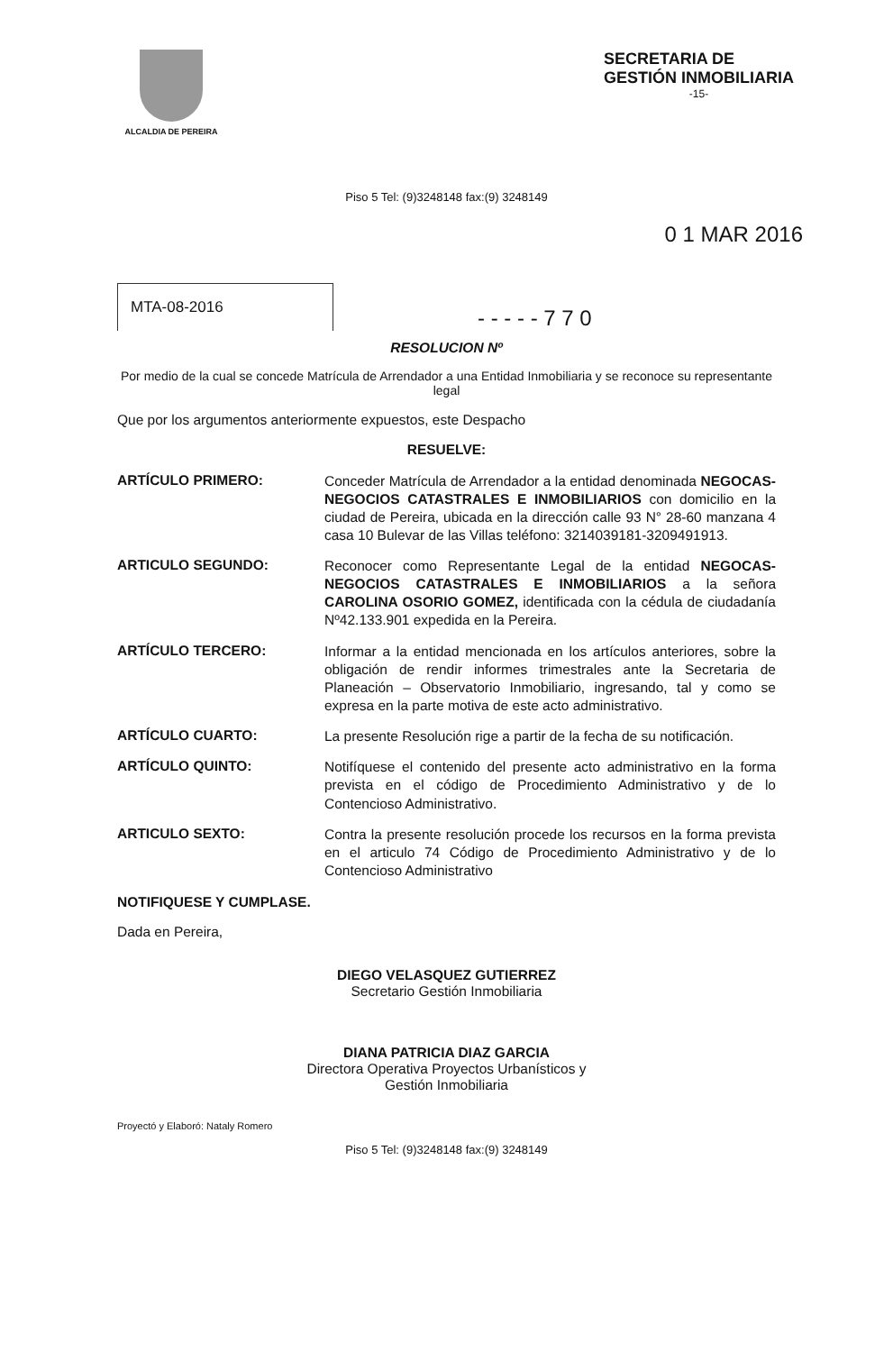ALCALDIA DE PEREIRA
SECRETARIA DE
GESTIÓN INMOBILIARIA
-15-
Piso 5 Tel: (9)3248148 fax:(9) 3248149
0 1 MAR 2016
MTA-08-2016
- - - - - 7 7 0
RESOLUCION Nº
Por medio de la cual se concede Matrícula de Arrendador a una Entidad Inmobiliaria y se reconoce su representante legal
Que por los argumentos anteriormente expuestos, este Despacho
RESUELVE:
ARTÍCULO PRIMERO:
Conceder Matrícula de Arrendador a la entidad denominada NEGOCAS-NEGOCIOS CATASTRALES E INMOBILIARIOS con domicilio en la ciudad de Pereira, ubicada en la dirección calle 93 N° 28-60 manzana 4 casa 10 Bulevar de las Villas teléfono: 3214039181-3209491913.
ARTICULO SEGUNDO:
Reconocer como Representante Legal de la entidad NEGOCAS-NEGOCIOS CATASTRALES E INMOBILIARIOS a la señora CAROLINA OSORIO GOMEZ, identificada con la cédula de ciudadanía Nº42.133.901 expedida en la Pereira.
ARTÍCULO TERCERO:
Informar a la entidad mencionada en los artículos anteriores, sobre la obligación de rendir informes trimestrales ante la Secretaria de Planeación – Observatorio Inmobiliario, ingresando, tal y como se expresa en la parte motiva de este acto administrativo.
ARTÍCULO CUARTO:
La presente Resolución rige a partir de la fecha de su notificación.
ARTÍCULO QUINTO:
Notifíquese el contenido del presente acto administrativo en la forma prevista en el código de Procedimiento Administrativo y de lo Contencioso Administrativo.
ARTICULO SEXTO:
Contra la presente resolución procede los recursos en la forma prevista en el articulo 74 Código de Procedimiento Administrativo y de lo Contencioso Administrativo
NOTIFIQUESE Y CUMPLASE.
Dada en Pereira,
DIEGO VELASQUEZ GUTIERREZ
Secretario Gestión Inmobiliaria
DIANA PATRICIA DIAZ GARCIA
Directora Operativa Proyectos Urbanísticos y
Gestión Inmobiliaria
Proyectó y Elaboró: Nataly Romero
Piso 5 Tel: (9)3248148 fax:(9) 3248149